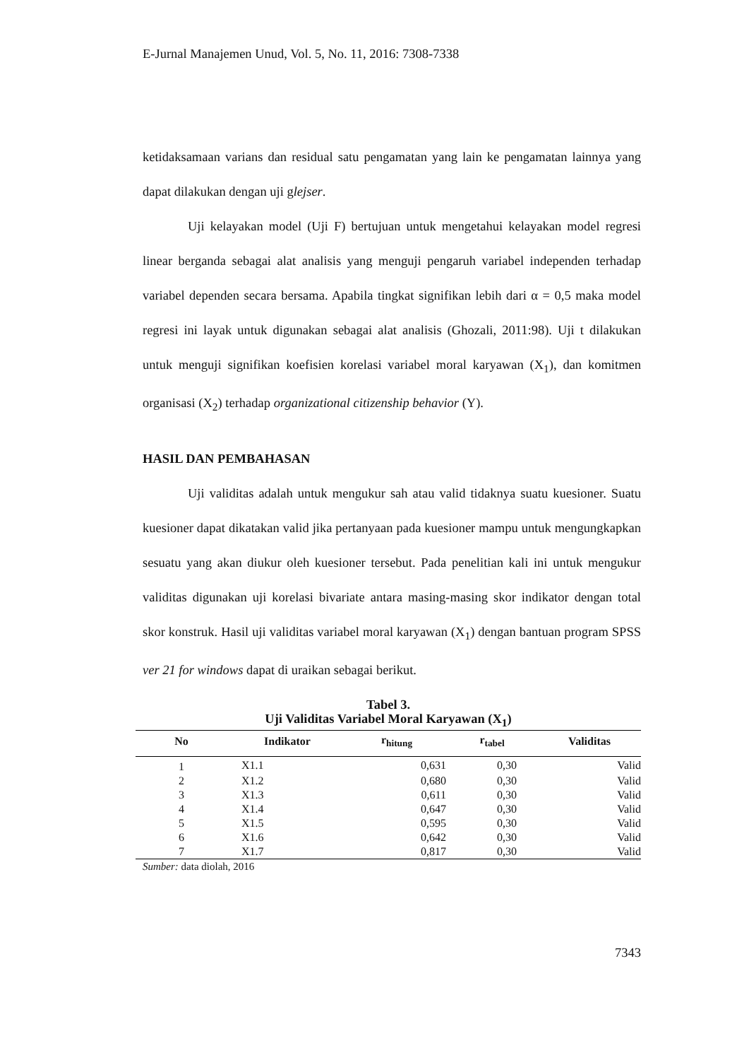E-Jurnal Manajemen Unud, Vol. 5, No. 11, 2016: 7308-7338
ketidaksamaan varians dan residual satu pengamatan yang lain ke pengamatan lainnya yang dapat dilakukan dengan uji glejser.
Uji kelayakan model (Uji F) bertujuan untuk mengetahui kelayakan model regresi linear berganda sebagai alat analisis yang menguji pengaruh variabel independen terhadap variabel dependen secara bersama. Apabila tingkat signifikan lebih dari α = 0,5 maka model regresi ini layak untuk digunakan sebagai alat analisis (Ghozali, 2011:98). Uji t dilakukan untuk menguji signifikan koefisien korelasi variabel moral karyawan (X<sub>1</sub>), dan komitmen organisasi (X<sub>2</sub>) terhadap organizational citizenship behavior (Y).
HASIL DAN PEMBAHASAN
Uji validitas adalah untuk mengukur sah atau valid tidaknya suatu kuesioner. Suatu kuesioner dapat dikatakan valid jika pertanyaan pada kuesioner mampu untuk mengungkapkan sesuatu yang akan diukur oleh kuesioner tersebut. Pada penelitian kali ini untuk mengukur validitas digunakan uji korelasi bivariate antara masing-masing skor indikator dengan total skor konstruk. Hasil uji validitas variabel moral karyawan (X<sub>1</sub>) dengan bantuan program SPSS ver 21 for windows dapat di uraikan sebagai berikut.
Tabel 3.
Uji Validitas Variabel Moral Karyawan (X<sub>1</sub>)
| No | Indikator | r<sub>hitung</sub> | r<sub>tabel</sub> | Validitas |
| --- | --- | --- | --- | --- |
| 1 | X1.1 | 0,631 | 0,30 | Valid |
| 2 | X1.2 | 0,680 | 0,30 | Valid |
| 3 | X1.3 | 0,611 | 0,30 | Valid |
| 4 | X1.4 | 0,647 | 0,30 | Valid |
| 5 | X1.5 | 0,595 | 0,30 | Valid |
| 6 | X1.6 | 0,642 | 0,30 | Valid |
| 7 | X1.7 | 0,817 | 0,30 | Valid |
Sumber: data diolah, 2016
7343